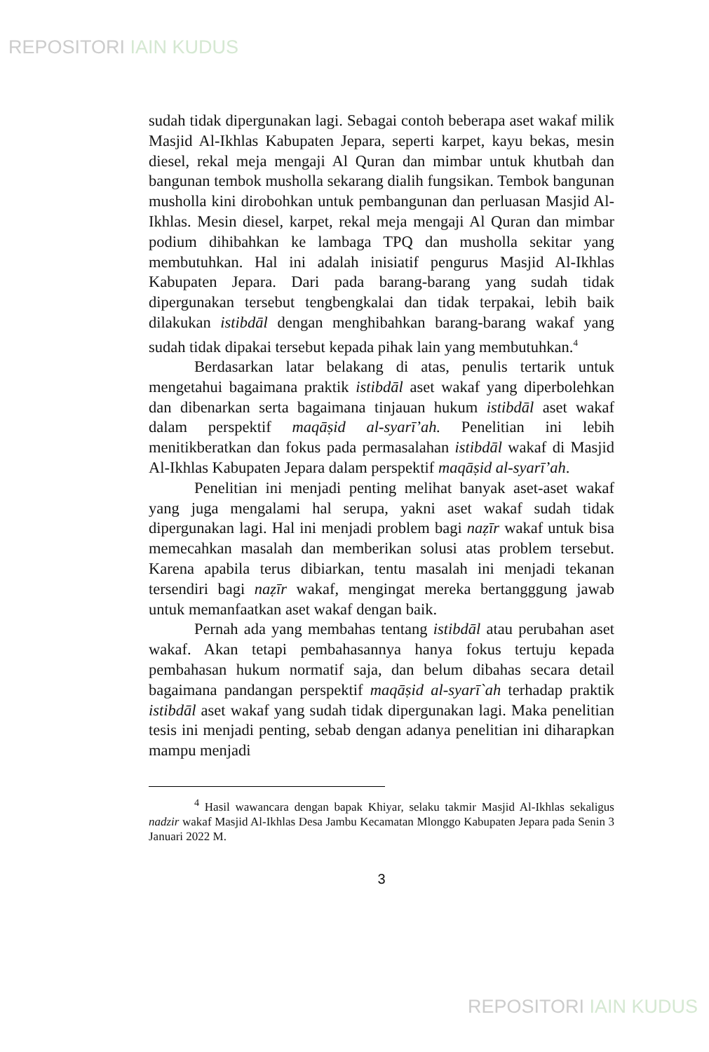REPOSITORI IAIN KUDUS
sudah tidak dipergunakan lagi. Sebagai contoh beberapa aset wakaf milik Masjid Al-Ikhlas Kabupaten Jepara, seperti karpet, kayu bekas, mesin diesel, rekal meja mengaji Al Quran dan mimbar untuk khutbah dan bangunan tembok musholla sekarang dialih fungsikan. Tembok bangunan musholla kini dirobohkan untuk pembangunan dan perluasan Masjid Al-Ikhlas. Mesin diesel, karpet, rekal meja mengaji Al Quran dan mimbar podium dihibahkan ke lambaga TPQ dan musholla sekitar yang membutuhkan. Hal ini adalah inisiatif pengurus Masjid Al-Ikhlas Kabupaten Jepara. Dari pada barang-barang yang sudah tidak dipergunakan tersebut tengbengkalai dan tidak terpakai, lebih baik dilakukan istibdāl dengan menghibahkan barang-barang wakaf yang sudah tidak dipakai tersebut kepada pihak lain yang membutuhkan.<sup>4</sup>
Berdasarkan latar belakang di atas, penulis tertarik untuk mengetahui bagaimana praktik istibdāl aset wakaf yang diperbolehkan dan dibenarkan serta bagaimana tinjauan hukum istibdāl aset wakaf dalam perspektif maqāṣid al-syarī’ah. Penelitian ini lebih menitikberatkan dan fokus pada permasalahan istibdāl wakaf di Masjid Al-Ikhlas Kabupaten Jepara dalam perspektif maqāṣid al-syarī’ah.
Penelitian ini menjadi penting melihat banyak aset-aset wakaf yang juga mengalami hal serupa, yakni aset wakaf sudah tidak dipergunakan lagi. Hal ini menjadi problem bagi naẓīr wakaf untuk bisa memecahkan masalah dan memberikan solusi atas problem tersebut. Karena apabila terus dibiarkan, tentu masalah ini menjadi tekanan tersendiri bagi naẓīr wakaf, mengingat mereka bertangggung jawab untuk memanfaatkan aset wakaf dengan baik.
Pernah ada yang membahas tentang istibdāl atau perubahan aset wakaf. Akan tetapi pembahasannya hanya fokus tertuju kepada pembahasan hukum normatif saja, dan belum dibahas secara detail bagaimana pandangan perspektif maqāṣid al-syarī`ah terhadap praktik istibdāl aset wakaf yang sudah tidak dipergunakan lagi. Maka penelitian tesis ini menjadi penting, sebab dengan adanya penelitian ini diharapkan mampu menjadi
<sup>4</sup> Hasil wawancara dengan bapak Khiyar, selaku takmir Masjid Al-Ikhlas sekaligus nadzir wakaf Masjid Al-Ikhlas Desa Jambu Kecamatan Mlonggo Kabupaten Jepara pada Senin 3 Januari 2022 M.
3
REPOSITORI IAIN KUDUS